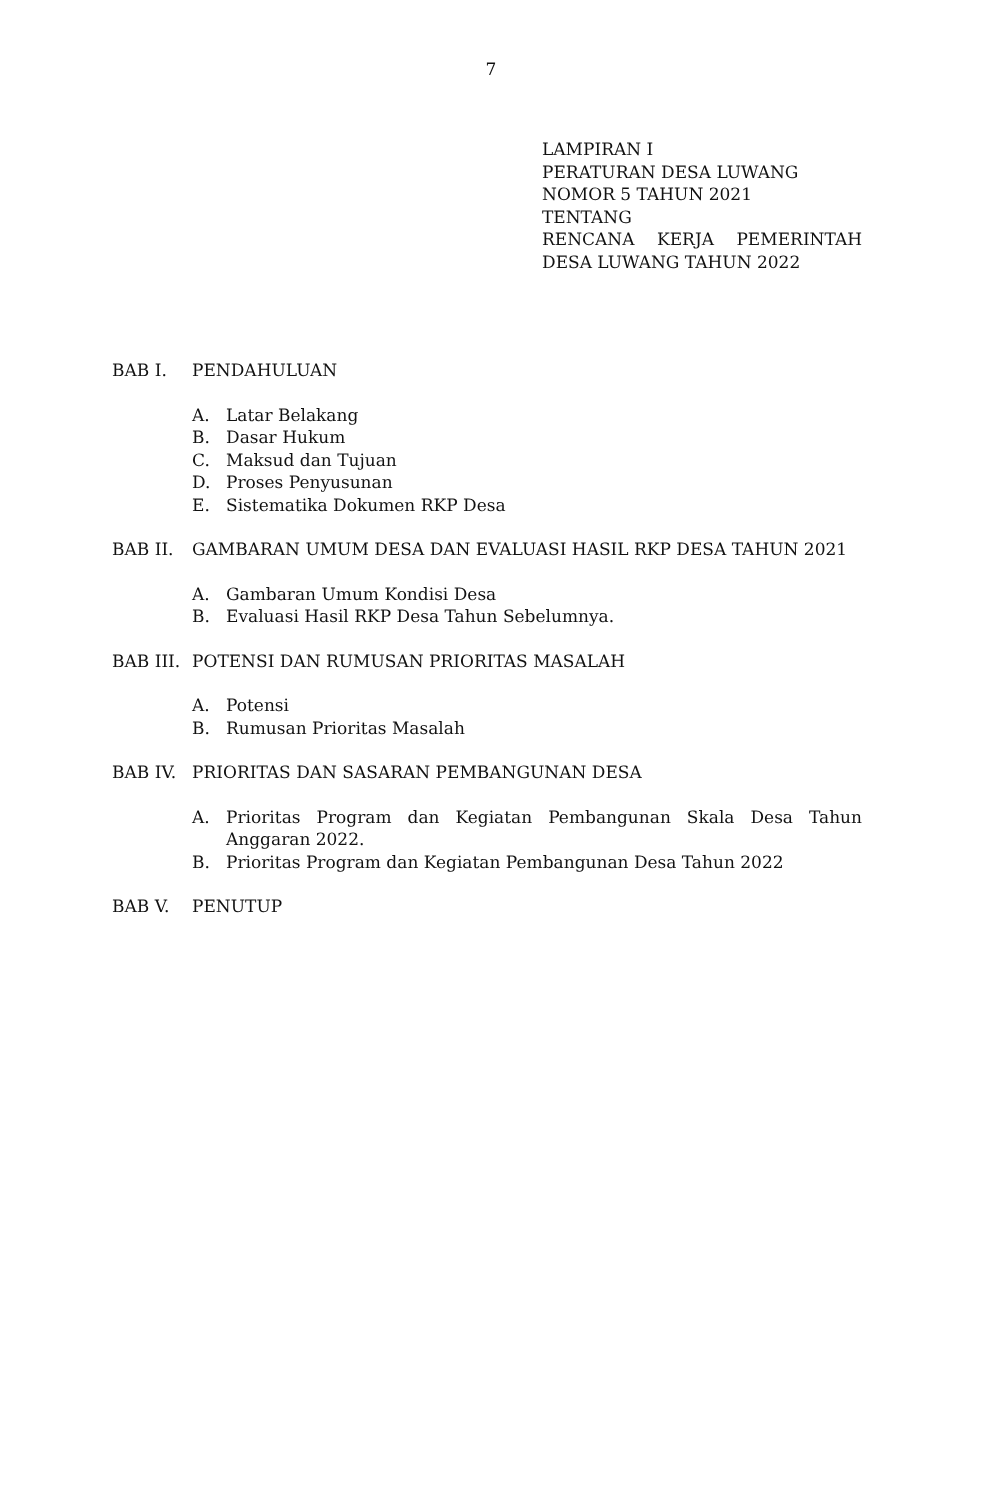7
LAMPIRAN I
PERATURAN DESA LUWANG
NOMOR 5 TAHUN 2021
TENTANG
RENCANA KERJA PEMERINTAH
DESA LUWANG TAHUN 2022
BAB I. PENDAHULUAN
A. Latar Belakang
B. Dasar Hukum
C. Maksud dan Tujuan
D. Proses Penyusunan
E. Sistematika Dokumen RKP Desa
BAB II. GAMBARAN UMUM DESA DAN EVALUASI HASIL RKP DESA TAHUN 2021
A. Gambaran Umum Kondisi Desa
B. Evaluasi Hasil RKP Desa Tahun Sebelumnya.
BAB III. POTENSI DAN RUMUSAN PRIORITAS MASALAH
A. Potensi
B. Rumusan Prioritas Masalah
BAB IV. PRIORITAS DAN SASARAN PEMBANGUNAN DESA
A. Prioritas Program dan Kegiatan Pembangunan Skala Desa Tahun Anggaran 2022.
B. Prioritas Program dan Kegiatan Pembangunan Desa Tahun 2022
BAB V. PENUTUP